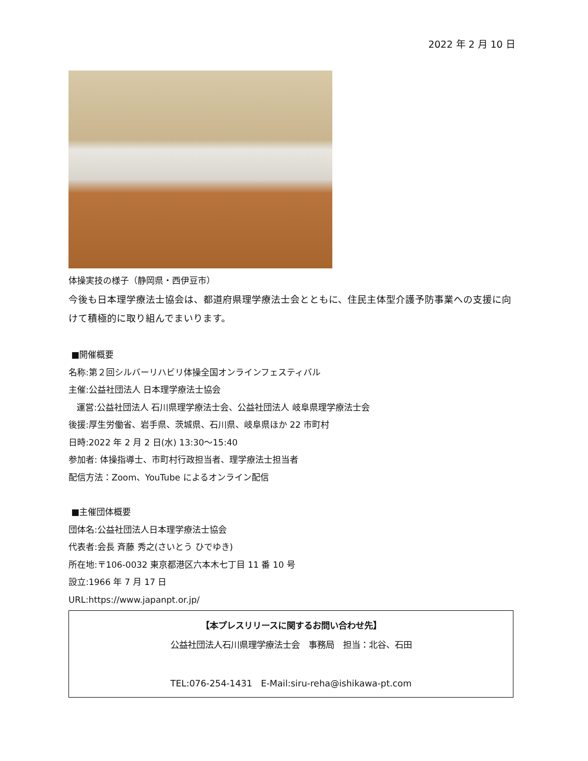2022 年 2 月 10 日
体操実技の様子（静岡県・西伊豆市）
今後も日本理学療法士協会は、都道府県理学療法士会とともに、住民主体型介護予防事業への支援に向けて積極的に取り組んでまいります。
■開催概要
名称:第２回シルバーリハビリ体操全国オンラインフェスティバル
主催:公益社団法人 日本理学療法士協会
運営:公益社団法人 石川県理学療法士会、公益社団法人 岐阜県理学療法士会
後援:厚生労働省、岩手県、茨城県、石川県、岐阜県ほか 22 市町村
日時:2022 年 2 月 2 日(水) 13:30～15:40
参加者: 体操指導士、市町村行政担当者、理学療法士担当者
配信方法：Zoom、YouTube によるオンライン配信
■主催団体概要
団体名:公益社団法人日本理学療法士協会
代表者:会長 斉藤 秀之(さいとう ひでゆき)
所在地:〒106-0032 東京都港区六本木七丁目 11 番 10 号
設立:1966 年 7 月 17 日
URL:https://www.japanpt.or.jp/
【本プレスリリースに関するお問い合わせ先】
公益社団法人石川県理学療法士会　事務局　担当：北谷、石田
TEL:076-254-1431　E-Mail:siru-reha@ishikawa-pt.com